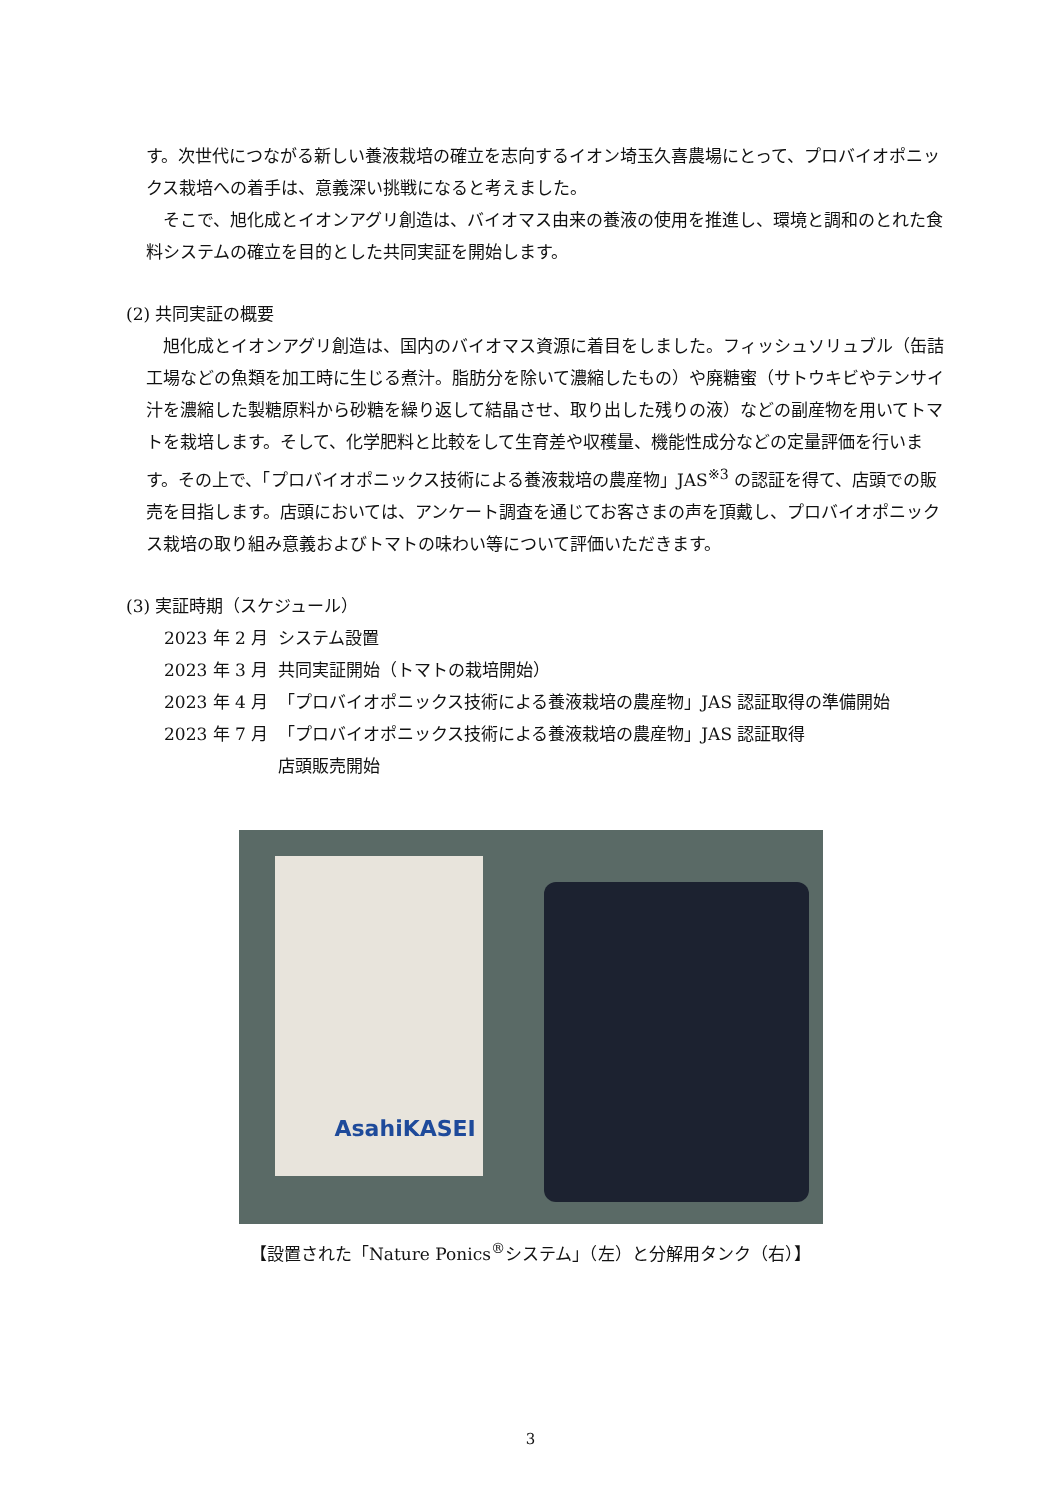す。次世代につながる新しい養液栽培の確立を志向するイオン埼玉久喜農場にとって、プロバイオポニックス栽培への着手は、意義深い挑戦になると考えました。
そこで、旭化成とイオンアグリ創造は、バイオマス由来の養液の使用を推進し、環境と調和のとれた食料システムの確立を目的とした共同実証を開始します。
(2) 共同実証の概要
旭化成とイオンアグリ創造は、国内のバイオマス資源に着目をしました。フィッシュソリュブル（缶詰工場などの魚類を加工時に生じる煮汁。脂肪分を除いて濃縮したもの）や廃糖蜜（サトウキビやテンサイ汁を濃縮した製糖原料から砂糖を繰り返して結晶させ、取り出した残りの液）などの副産物を用いてトマトを栽培します。そして、化学肥料と比較をして生育差や収穫量、機能性成分などの定量評価を行います。その上で、「プロバイオポニックス技術による養液栽培の農産物」JAS<sup>※3</sup> の認証を得て、店頭での販売を目指します。店頭においては、アンケート調査を通じてお客さまの声を頂戴し、プロバイオポニックス栽培の取り組み意義およびトマトの味わい等について評価いただきます。
(3) 実証時期（スケジュール）
| 2023 年 2 月 | システム設置 |
| 2023 年 3 月 | 共同実証開始（トマトの栽培開始） |
| 2023 年 4 月 | 「プロバイオポニックス技術による養液栽培の農産物」JAS 認証取得の準備開始 |
| 2023 年 7 月 | 「プロバイオポニックス技術による養液栽培の農産物」JAS 認証取得 店頭販売開始 |
AsahiKASEI
【設置された「Nature Ponics<sup>®</sup>システム」（左）と分解用タンク（右）】
3